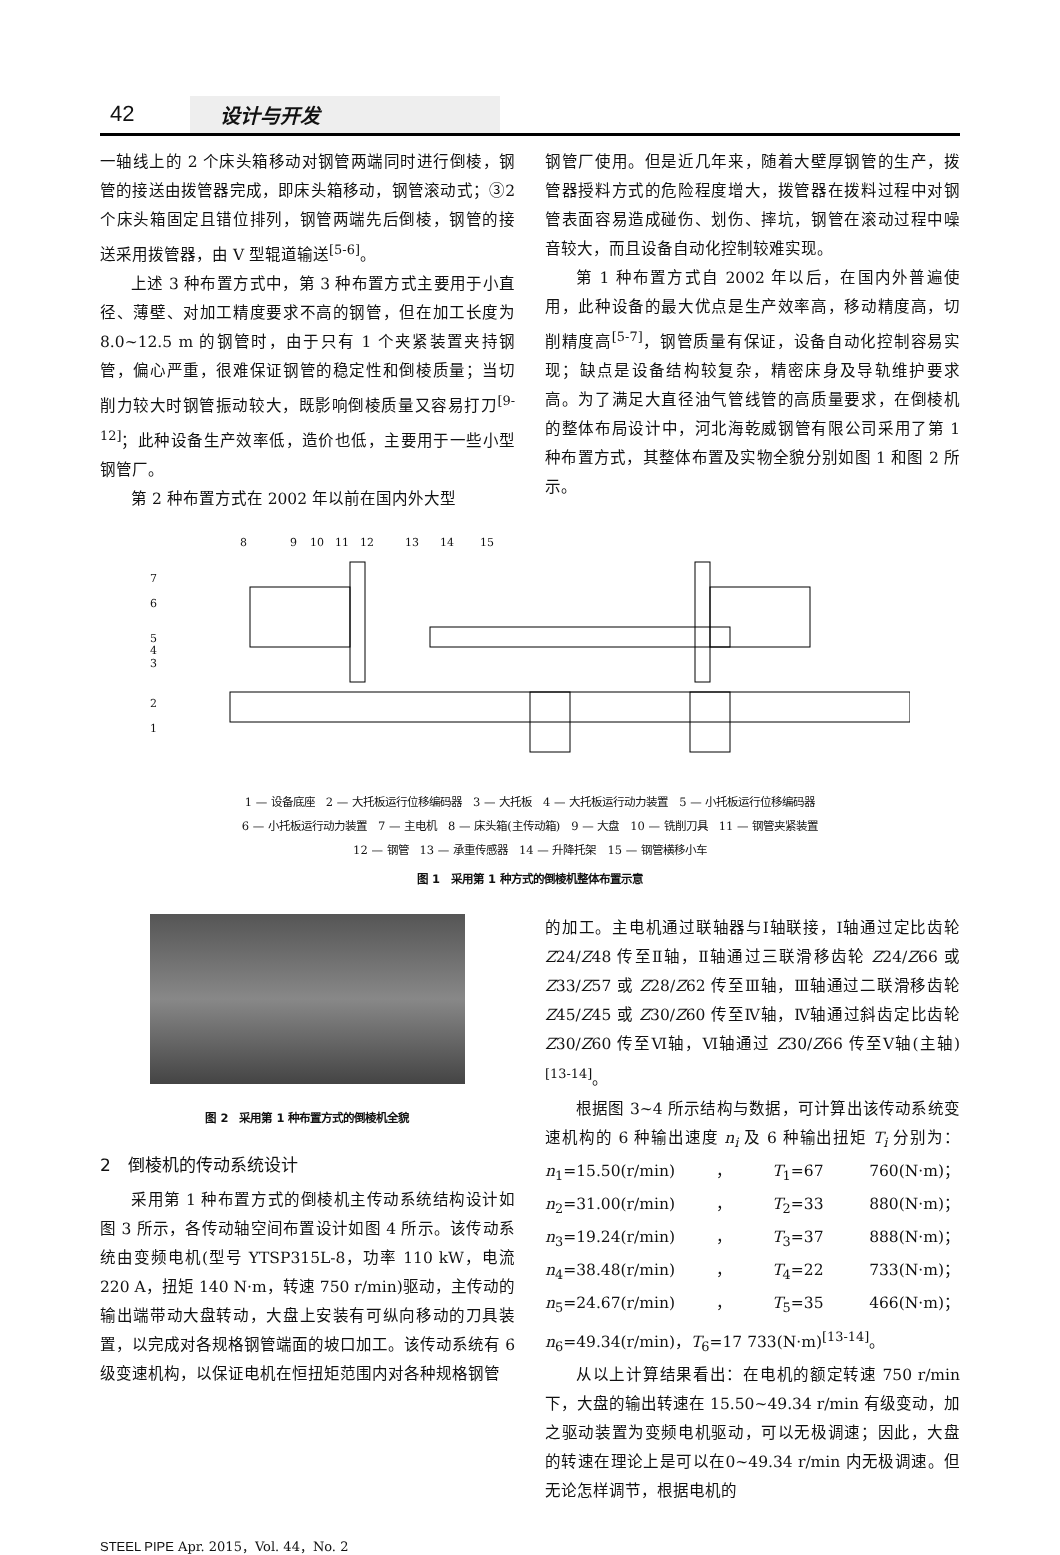42 设计与开发
一轴线上的 2 个床头箱移动对钢管两端同时进行倒棱，钢管的接送由拨管器完成，即床头箱移动，钢管滚动式；③2 个床头箱固定且错位排列，钢管两端先后倒棱，钢管的接送采用拨管器，由 V 型辊道输送<sup>[5-6]</sup>。
上述 3 种布置方式中，第 3 种布置方式主要用于小直径、薄壁、对加工精度要求不高的钢管，但在加工长度为 8.0~12.5 m 的钢管时，由于只有 1 个夹紧装置夹持钢管，偏心严重，很难保证钢管的稳定性和倒棱质量；当切削力较大时钢管振动较大，既影响倒棱质量又容易打刀<sup>[9-12]</sup>；此种设备生产效率低，造价也低，主要用于一些小型钢管厂。
第 2 种布置方式在 2002 年以前在国内外大型
钢管厂使用。但是近几年来，随着大壁厚钢管的生产，拨管器授料方式的危险程度增大，拨管器在拨料过程中对钢管表面容易造成碰伤、划伤、摔坑，钢管在滚动过程中噪音较大，而且设备自动化控制较难实现。
第 1 种布置方式自 2002 年以后，在国内外普遍使用，此种设备的最大优点是生产效率高，移动精度高，切削精度高<sup>[5-7]</sup>，钢管质量有保证，设备自动化控制容易实现；缺点是设备结构较复杂，精密床身及导轨维护要求高。为了满足大直径油气管线管的高质量要求，在倒棱机的整体布局设计中，河北海乾威钢管有限公司采用了第 1 种布置方式，其整体布置及实物全貌分别如图 1 和图 2 所示。
8
9
10
11
12
13
14
15
7
6
5
4
3
2
1
1 — 设备底座　2 — 大托板运行位移编码器　3 — 大托板　4 — 大托板运行动力装置　5 — 小托板运行位移编码器
6 — 小托板运行动力装置　7 — 主电机　8 — 床头箱(主传动箱)　9 — 大盘　10 — 铣削刀具　11 — 钢管夹紧装置
12 — 钢管　13 — 承重传感器　14 — 升降托架　15 — 钢管横移小车
图 1　采用第 1 种方式的倒棱机整体布置示意
图 2　采用第 1 种布置方式的倒棱机全貌
2　倒棱机的传动系统设计
采用第 1 种布置方式的倒棱机主传动系统结构设计如图 3 所示，各传动轴空间布置设计如图 4 所示。该传动系统由变频电机(型号 YTSP315L-8，功率 110 kW，电流 220 A，扭矩 140 N·m，转速 750 r/min)驱动，主传动的输出端带动大盘转动，大盘上安装有可纵向移动的刀具装置，以完成对各规格钢管端面的坡口加工。该传动系统有 6 级变速机构，以保证电机在恒扭矩范围内对各种规格钢管
的加工。主电机通过联轴器与Ⅰ轴联接，Ⅰ轴通过定比齿轮 Z24/Z48 传至Ⅱ轴，Ⅱ轴通过三联滑移齿轮 Z24/Z66 或 Z33/Z57 或 Z28/Z62 传至Ⅲ轴，Ⅲ轴通过二联滑移齿轮 Z45/Z45 或 Z30/Z60 传至Ⅳ轴，Ⅳ轴通过斜齿定比齿轮 Z30/Z60 传至Ⅵ轴，Ⅵ轴通过 Z30/Z66 传至Ⅴ轴(主轴)<sup>[13-14]</sup>。
根据图 3~4 所示结构与数据，可计算出该传动系统变速机构的 6 种输出速度 n<sub>i</sub> 及 6 种输出扭矩 T<sub>i</sub> 分别为：n<sub>1</sub>=15.50(r/min)，T<sub>1</sub>=67 760(N·m)；n<sub>2</sub>=31.00(r/min)，T<sub>2</sub>=33 880(N·m)；n<sub>3</sub>=19.24(r/min)，T<sub>3</sub>=37 888(N·m)；n<sub>4</sub>=38.48(r/min)，T<sub>4</sub>=22 733(N·m)；n<sub>5</sub>=24.67(r/min)，T<sub>5</sub>=35 466(N·m)；n<sub>6</sub>=49.34(r/min)，T<sub>6</sub>=17 733(N·m)<sup>[13-14]</sup>。
从以上计算结果看出：在电机的额定转速 750 r/min 下，大盘的输出转速在 15.50~49.34 r/min 有级变动，加之驱动装置为变频电机驱动，可以无极调速；因此，大盘的转速在理论上是可以在0~49.34 r/min 内无极调速。但无论怎样调节，根据电机的
STEEL PIPE Apr. 2015，Vol. 44，No. 2